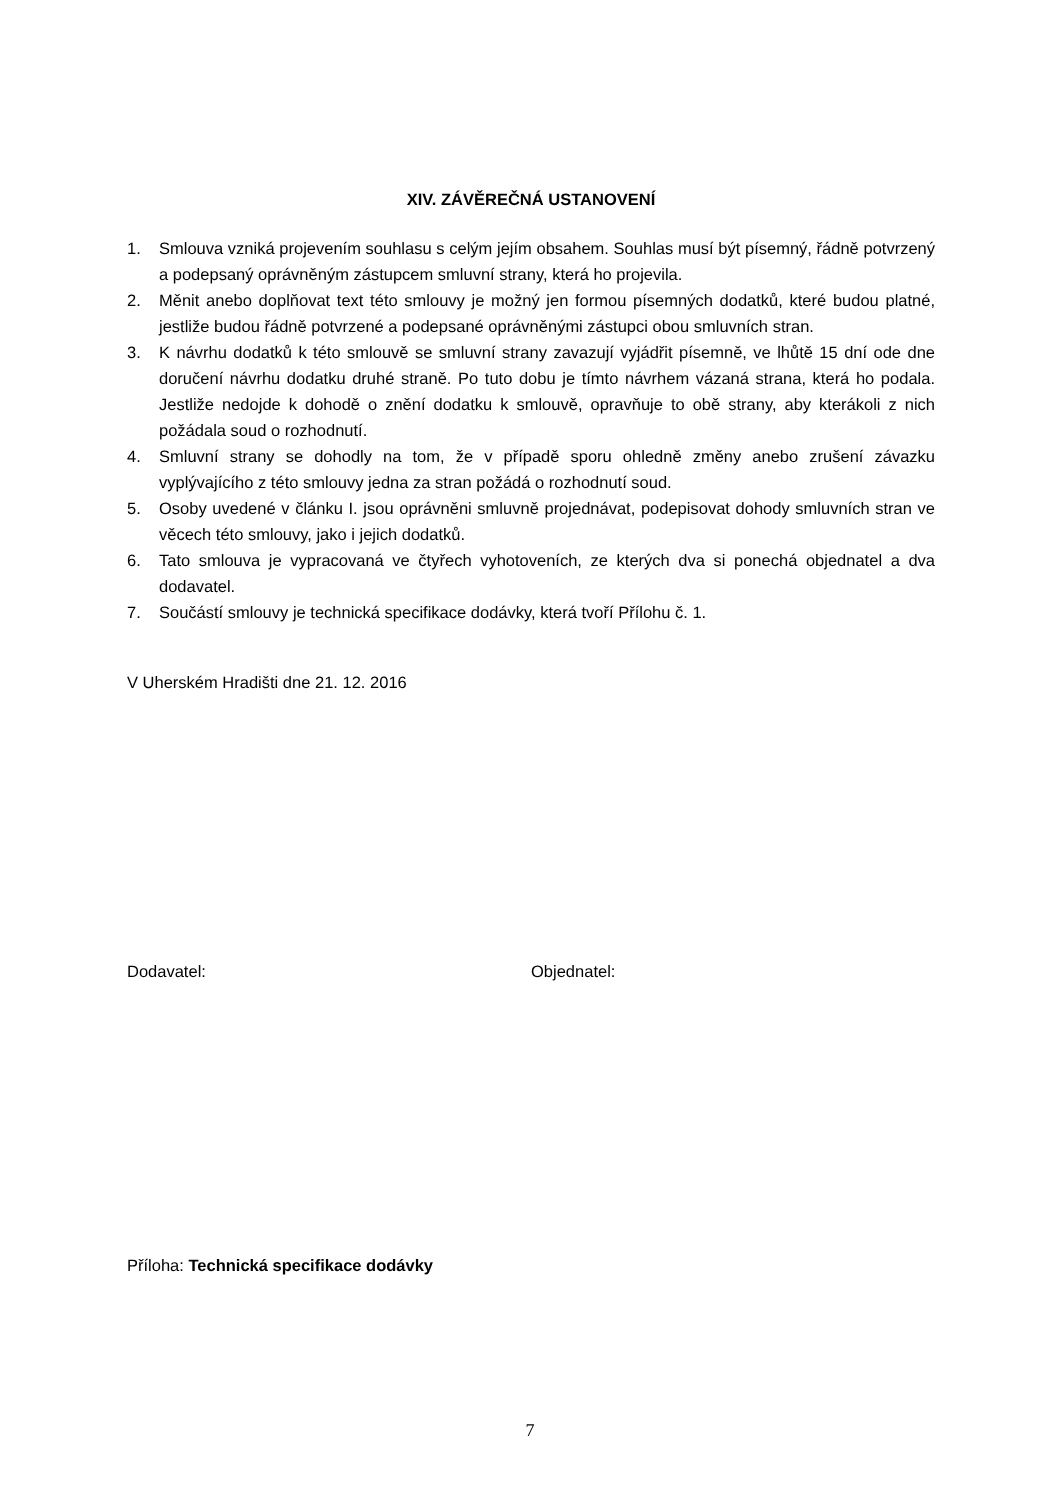XIV. ZÁVĚREČNÁ USTANOVENÍ
1. Smlouva vzniká projevením souhlasu s celým jejím obsahem. Souhlas musí být písemný, řádně potvrzený a podepsaný oprávněným zástupcem smluvní strany, která ho projevila.
2. Měnit anebo doplňovat text této smlouvy je možný jen formou písemných dodatků, které budou platné, jestliže budou řádně potvrzené a podepsané oprávněnými zástupci obou smluvních stran.
3. K návrhu dodatků k této smlouvě se smluvní strany zavazují vyjádřit písemně, ve lhůtě 15 dní ode dne doručení návrhu dodatku druhé straně. Po tuto dobu je tímto návrhem vázaná strana, která ho podala. Jestliže nedojde k dohodě o znění dodatku k smlouvě, opravňuje to obě strany, aby kterákoli z nich požádala soud o rozhodnutí.
4. Smluvní strany se dohodly na tom, že v případě sporu ohledně změny anebo zrušení závazku vyplývajícího z této smlouvy jedna za stran požádá o rozhodnutí soud.
5. Osoby uvedené v článku I. jsou oprávněni smluvně projednávat, podepisovat dohody smluvních stran ve věcech této smlouvy, jako i jejich dodatků.
6. Tato smlouva je vypracovaná ve čtyřech vyhotoveních, ze kterých dva si ponechá objednatel a dva dodavatel.
7. Součástí smlouvy je technická specifikace dodávky, která tvoří Přílohu č. 1.
V Uherském Hradišti dne 21. 12. 2016
Dodavatel: Objednatel:
Příloha: Technická specifikace dodávky
7